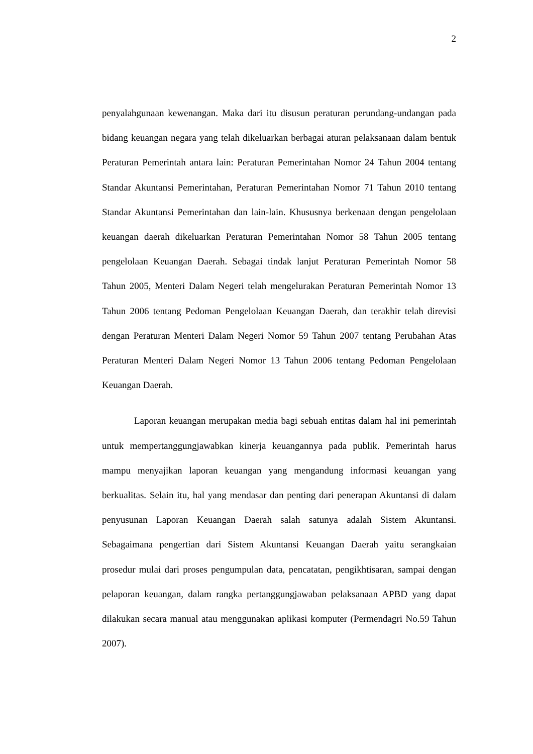2
penyalahgunaan kewenangan. Maka dari itu disusun peraturan perundang-undangan pada bidang keuangan negara yang telah dikeluarkan berbagai aturan pelaksanaan dalam bentuk Peraturan Pemerintah antara lain: Peraturan Pemerintahan Nomor 24 Tahun 2004 tentang Standar Akuntansi Pemerintahan, Peraturan Pemerintahan Nomor 71 Tahun 2010 tentang Standar Akuntansi Pemerintahan dan lain-lain. Khususnya berkenaan dengan pengelolaan keuangan daerah dikeluarkan Peraturan Pemerintahan Nomor 58 Tahun 2005 tentang pengelolaan Keuangan Daerah. Sebagai tindak lanjut Peraturan Pemerintah Nomor 58 Tahun 2005, Menteri Dalam Negeri telah mengelurakan Peraturan Pemerintah Nomor 13 Tahun 2006 tentang Pedoman Pengelolaan Keuangan Daerah, dan terakhir telah direvisi dengan Peraturan Menteri Dalam Negeri Nomor 59 Tahun 2007 tentang Perubahan Atas Peraturan Menteri Dalam Negeri Nomor 13 Tahun 2006 tentang Pedoman Pengelolaan Keuangan Daerah.
Laporan keuangan merupakan media bagi sebuah entitas dalam hal ini pemerintah untuk mempertanggungjawabkan kinerja keuangannya pada publik. Pemerintah harus mampu menyajikan laporan keuangan yang mengandung informasi keuangan yang berkualitas. Selain itu, hal yang mendasar dan penting dari penerapan Akuntansi di dalam penyusunan Laporan Keuangan Daerah salah satunya adalah Sistem Akuntansi. Sebagaimana pengertian dari Sistem Akuntansi Keuangan Daerah yaitu serangkaian prosedur mulai dari proses pengumpulan data, pencatatan, pengikhtisaran, sampai dengan pelaporan keuangan, dalam rangka pertanggungjawaban pelaksanaan APBD yang dapat dilakukan secara manual atau menggunakan aplikasi komputer (Permendagri No.59 Tahun 2007).